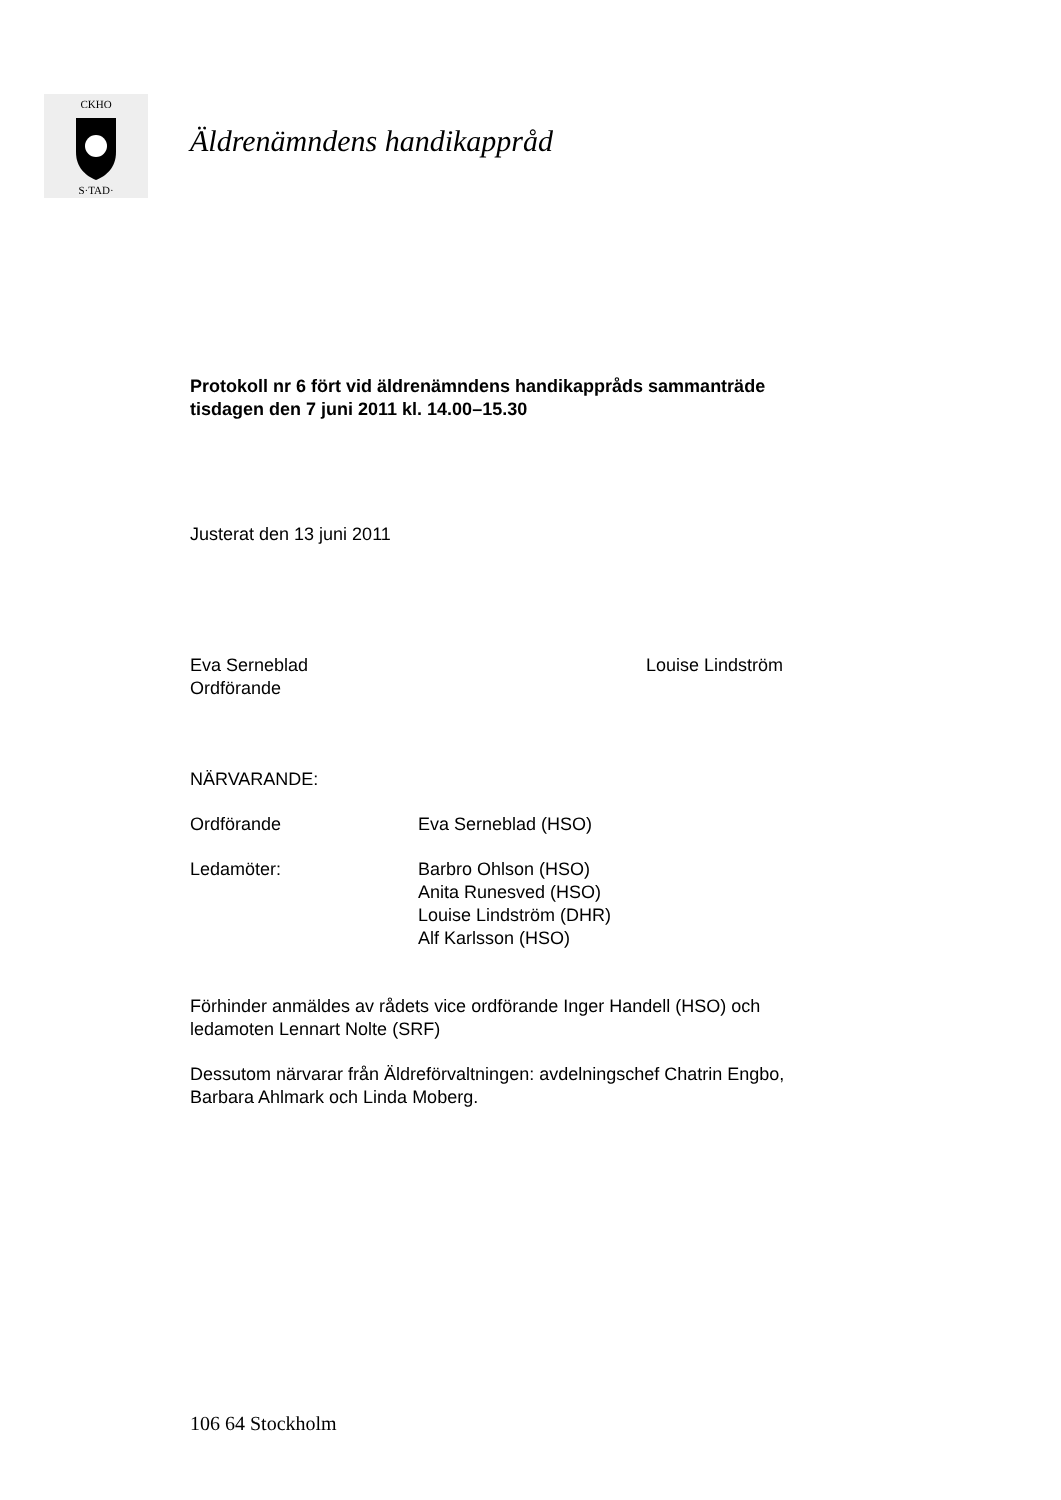CKHO
S·TAD·
Äldrenämndens handikappråd
Protokoll nr 6 fört vid äldrenämndens handikappråds sammanträde
tisdagen den 7 juni 2011 kl. 14.00–15.30
Justerat den 13 juni 2011
Eva Serneblad
Ordförande
Louise Lindström
NÄRVARANDE:
Ordförande Eva Serneblad (HSO)
Ledamöter: Barbro Ohlson (HSO)
Anita Runesved (HSO)
Louise Lindström (DHR)
Alf Karlsson (HSO)
Förhinder anmäldes av rådets vice ordförande Inger Handell (HSO) och
ledamoten Lennart Nolte (SRF)
Dessutom närvarar från Äldreförvaltningen: avdelningschef Chatrin Engbo,
Barbara Ahlmark och Linda Moberg.
106 64 Stockholm